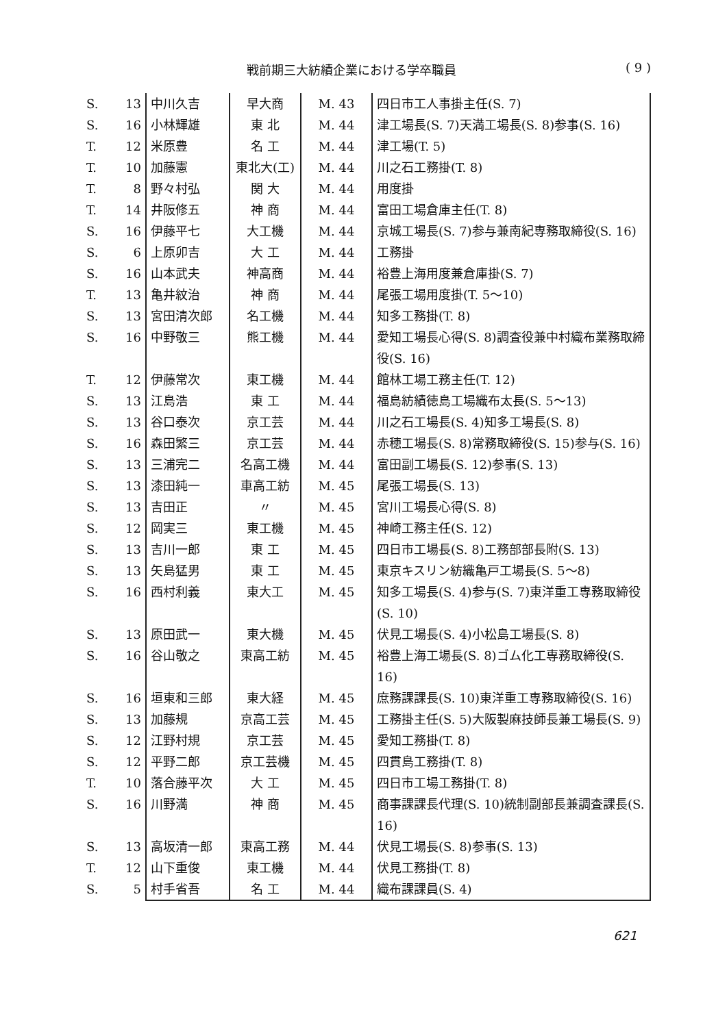戦前期三大紡績企業における学卒職員 ( 9 )
| S. | 13 | 中川久吉 | 早大商 | M. 43 | 四日市工人事掛主任(S. 7) |
| S. | 16 | 小林輝雄 | 東 北 | M. 44 | 津工場長(S. 7)天満工場長(S. 8)参事(S. 16) |
| T. | 12 | 米原豊 | 名 工 | M. 44 | 津工場(T. 5) |
| T. | 10 | 加藤憲 | 東北大(工) | M. 44 | 川之石工務掛(T. 8) |
| T. | 8 | 野々村弘 | 関 大 | M. 44 | 用度掛 |
| T. | 14 | 井阪修五 | 神 商 | M. 44 | 富田工場倉庫主任(T. 8) |
| S. | 16 | 伊藤平七 | 大工機 | M. 44 | 京城工場長(S. 7)参与兼南紀専務取締役(S. 16) |
| S. | 6 | 上原卯吉 | 大 工 | M. 44 | 工務掛 |
| S. | 16 | 山本武夫 | 神高商 | M. 44 | 裕豊上海用度兼倉庫掛(S. 7) |
| T. | 13 | 亀井紋治 | 神 商 | M. 44 | 尾張工場用度掛(T. 5～10) |
| S. | 13 | 宮田清次郎 | 名工機 | M. 44 | 知多工務掛(T. 8) |
| S. | 16 | 中野敬三 | 熊工機 | M. 44 | 愛知工場長心得(S. 8)調査役兼中村織布業務取締役(S. 16) |
| T. | 12 | 伊藤常次 | 東工機 | M. 44 | 館林工場工務主任(T. 12) |
| S. | 13 | 江島浩 | 東 工 | M. 44 | 福島紡績徳島工場織布太長(S. 5～13) |
| S. | 13 | 谷口泰次 | 京工芸 | M. 44 | 川之石工場長(S. 4)知多工場長(S. 8) |
| S. | 16 | 森田繁三 | 京工芸 | M. 44 | 赤穂工場長(S. 8)常務取締役(S. 15)参与(S. 16) |
| S. | 13 | 三浦完二 | 名高工機 | M. 44 | 富田副工場長(S. 12)参事(S. 13) |
| S. | 13 | 漆田純一 | 車高工紡 | M. 45 | 尾張工場長(S. 13) |
| S. | 13 | 吉田正 | 〃 | M. 45 | 宮川工場長心得(S. 8) |
| S. | 12 | 岡実三 | 東工機 | M. 45 | 神崎工務主任(S. 12) |
| S. | 13 | 吉川一郎 | 東 工 | M. 45 | 四日市工場長(S. 8)工務部部長附(S. 13) |
| S. | 13 | 矢島猛男 | 東 工 | M. 45 | 東京キスリン紡織亀戸工場長(S. 5～8) |
| S. | 16 | 西村利義 | 東大工 | M. 45 | 知多工場長(S. 4)参与(S. 7)東洋重工専務取締役(S. 10) |
| S. | 13 | 原田武一 | 東大機 | M. 45 | 伏見工場長(S. 4)小松島工場長(S. 8) |
| S. | 16 | 谷山敬之 | 東高工紡 | M. 45 | 裕豊上海工場長(S. 8)ゴム化工専務取締役(S. 16) |
| S. | 16 | 垣東和三郎 | 東大経 | M. 45 | 庶務課課長(S. 10)東洋重工専務取締役(S. 16) |
| S. | 13 | 加藤規 | 京高工芸 | M. 45 | 工務掛主任(S. 5)大阪製麻技師長兼工場長(S. 9) |
| S. | 12 | 江野村規 | 京工芸 | M. 45 | 愛知工務掛(T. 8) |
| S. | 12 | 平野二郎 | 京工芸機 | M. 45 | 四貫島工務掛(T. 8) |
| T. | 10 | 落合藤平次 | 大 工 | M. 45 | 四日市工場工務掛(T. 8) |
| S. | 16 | 川野満 | 神 商 | M. 45 | 商事課課長代理(S. 10)統制副部長兼調査課長(S. 16) |
| S. | 13 | 高坂清一郎 | 東高工務 | M. 44 | 伏見工場長(S. 8)参事(S. 13) |
| T. | 12 | 山下重俊 | 東工機 | M. 44 | 伏見工務掛(T. 8) |
| S. | 5 | 村手省吾 | 名 工 | M. 44 | 織布課課員(S. 4) |
621